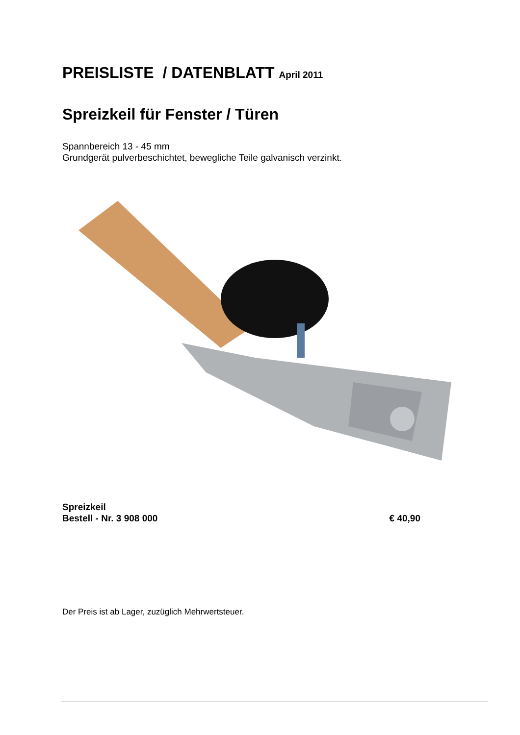PREISLISTE / DATENBLATT April 2011
Spreizkeil für Fenster / Türen
Spannbereich 13 - 45 mm
Grundgerät pulverbeschichtet, bewegliche Teile galvanisch verzinkt.
Spreizkeil
Bestell - Nr. 3 908 000 € 40,90
Der Preis ist ab Lager, zuzüglich Mehrwertsteuer.